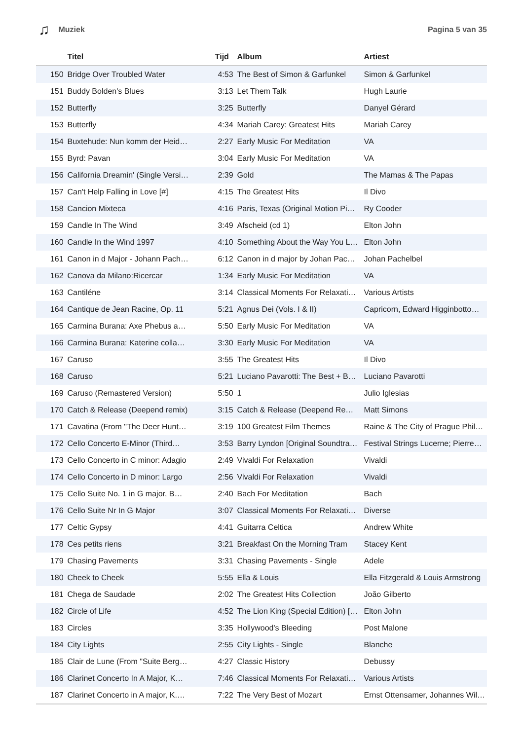♫ Muziek Pagina 5 van 35
| | Titel | Tijd | Album | Artiest |
| --- | --- | --- | --- | --- |
| 150 | Bridge Over Troubled Water | 4:53 | The Best of Simon & Garfunkel | Simon & Garfunkel |
| 151 | Buddy Bolden's Blues | 3:13 | Let Them Talk | Hugh Laurie |
| 152 | Butterfly | 3:25 | Butterfly | Danyel Gérard |
| 153 | Butterfly | 4:34 | Mariah Carey: Greatest Hits | Mariah Carey |
| 154 | Buxtehude: Nun komm der Heid… | 2:27 | Early Music For Meditation | VA |
| 155 | Byrd: Pavan | 3:04 | Early Music For Meditation | VA |
| 156 | California Dreamin' (Single Versi… | 2:39 | Gold | The Mamas & The Papas |
| 157 | Can't Help Falling in Love [#] | 4:15 | The Greatest Hits | Il Divo |
| 158 | Cancion Mixteca | 4:16 | Paris, Texas (Original Motion Pi… | Ry Cooder |
| 159 | Candle In The Wind | 3:49 | Afscheid (cd 1) | Elton John |
| 160 | Candle In the Wind 1997 | 4:10 | Something About the Way You L… | Elton John |
| 161 | Canon in d Major - Johann Pach… | 6:12 | Canon in d major by Johan Pac… | Johan Pachelbel |
| 162 | Canova da Milano:Ricercar | 1:34 | Early Music For Meditation | VA |
| 163 | Cantiléne | 3:14 | Classical Moments For Relaxati… | Various Artists |
| 164 | Cantique de Jean Racine, Op. 11 | 5:21 | Agnus Dei (Vols. I & II) | Capricorn, Edward Higginbotto… |
| 165 | Carmina Burana: Axe Phebus a… | 5:50 | Early Music For Meditation | VA |
| 166 | Carmina Burana: Katerine colla… | 3:30 | Early Music For Meditation | VA |
| 167 | Caruso | 3:55 | The Greatest Hits | Il Divo |
| 168 | Caruso | 5:21 | Luciano Pavarotti: The Best + B… | Luciano Pavarotti |
| 169 | Caruso (Remastered Version) | 5:50 | 1 | Julio Iglesias |
| 170 | Catch & Release (Deepend remix) | 3:15 | Catch & Release (Deepend Re… | Matt Simons |
| 171 | Cavatina (From "The Deer Hunt… | 3:19 | 100 Greatest Film Themes | Raine & The City of Prague Phil… |
| 172 | Cello Concerto E-Minor (Third… | 3:53 | Barry Lyndon [Original Soundtra… | Festival Strings Lucerne; Pierre… |
| 173 | Cello Concerto in C minor: Adagio | 2:49 | Vivaldi For Relaxation | Vivaldi |
| 174 | Cello Concerto in D minor: Largo | 2:56 | Vivaldi For Relaxation | Vivaldi |
| 175 | Cello Suite No. 1 in G major, B… | 2:40 | Bach For Meditation | Bach |
| 176 | Cello Suite Nr In G Major | 3:07 | Classical Moments For Relaxati… | Diverse |
| 177 | Celtic Gypsy | 4:41 | Guitarra Celtica | Andrew White |
| 178 | Ces petits riens | 3:21 | Breakfast On the Morning Tram | Stacey Kent |
| 179 | Chasing Pavements | 3:31 | Chasing Pavements - Single | Adele |
| 180 | Cheek to Cheek | 5:55 | Ella & Louis | Ella Fitzgerald & Louis Armstrong |
| 181 | Chega de Saudade | 2:02 | The Greatest Hits Collection | João Gilberto |
| 182 | Circle of Life | 4:52 | The Lion King (Special Edition) [… | Elton John |
| 183 | Circles | 3:35 | Hollywood's Bleeding | Post Malone |
| 184 | City Lights | 2:55 | City Lights - Single | Blanche |
| 185 | Clair de Lune (From "Suite Berg… | 4:27 | Classic History | Debussy |
| 186 | Clarinet Concerto In A Major, K… | 7:46 | Classical Moments For Relaxati… | Various Artists |
| 187 | Clarinet Concerto in A major, K.… | 7:22 | The Very Best of Mozart | Ernst Ottensamer, Johannes Wil… |